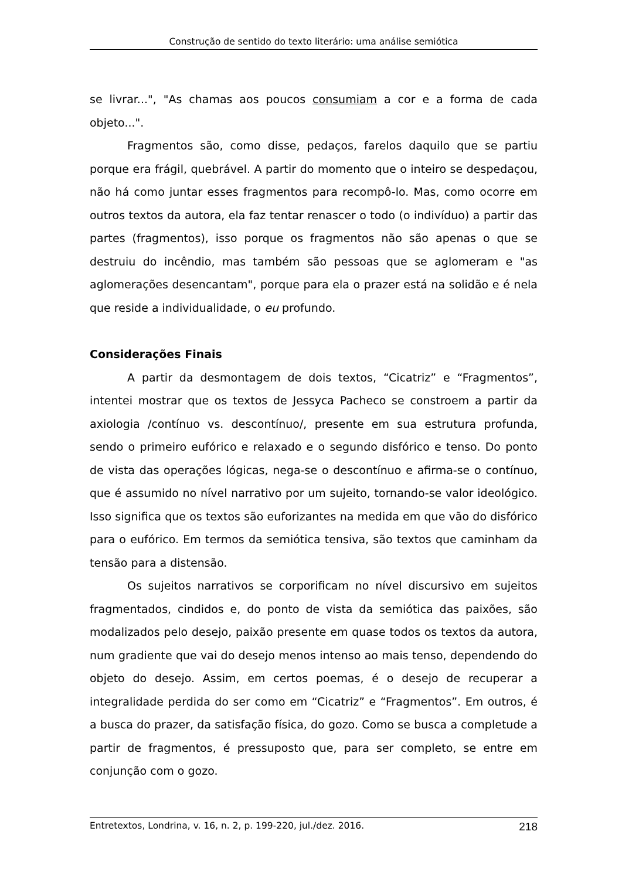Construção de sentido do texto literário: uma análise semiótica
se livrar...", "As chamas aos poucos consumiam a cor e a forma de cada objeto...".
Fragmentos são, como disse, pedaços, farelos daquilo que se partiu porque era frágil, quebrável. A partir do momento que o inteiro se despedaçou, não há como juntar esses fragmentos para recompô-lo. Mas, como ocorre em outros textos da autora, ela faz tentar renascer o todo (o indivíduo) a partir das partes (fragmentos), isso porque os fragmentos não são apenas o que se destruiu do incêndio, mas também são pessoas que se aglomeram e "as aglomerações desencantam", porque para ela o prazer está na solidão e é nela que reside a individualidade, o eu profundo.
Considerações Finais
A partir da desmontagem de dois textos, “Cicatriz” e “Fragmentos”, intentei mostrar que os textos de Jessyca Pacheco se constroem a partir da axiologia /contínuo vs. descontínuo/, presente em sua estrutura profunda, sendo o primeiro eufórico e relaxado e o segundo disfórico e tenso. Do ponto de vista das operações lógicas, nega-se o descontínuo e afirma-se o contínuo, que é assumido no nível narrativo por um sujeito, tornando-se valor ideológico. Isso significa que os textos são euforizantes na medida em que vão do disfórico para o eufórico. Em termos da semiótica tensiva, são textos que caminham da tensão para a distensão.
Os sujeitos narrativos se corporificam no nível discursivo em sujeitos fragmentados, cindidos e, do ponto de vista da semiótica das paixões, são modalizados pelo desejo, paixão presente em quase todos os textos da autora, num gradiente que vai do desejo menos intenso ao mais tenso, dependendo do objeto do desejo. Assim, em certos poemas, é o desejo de recuperar a integralidade perdida do ser como em “Cicatriz” e “Fragmentos”. Em outros, é a busca do prazer, da satisfação física, do gozo. Como se busca a completude a partir de fragmentos, é pressuposto que, para ser completo, se entre em conjunção com o gozo.
Entretextos, Londrina, v. 16, n. 2, p. 199-220, jul./dez. 2016. 218